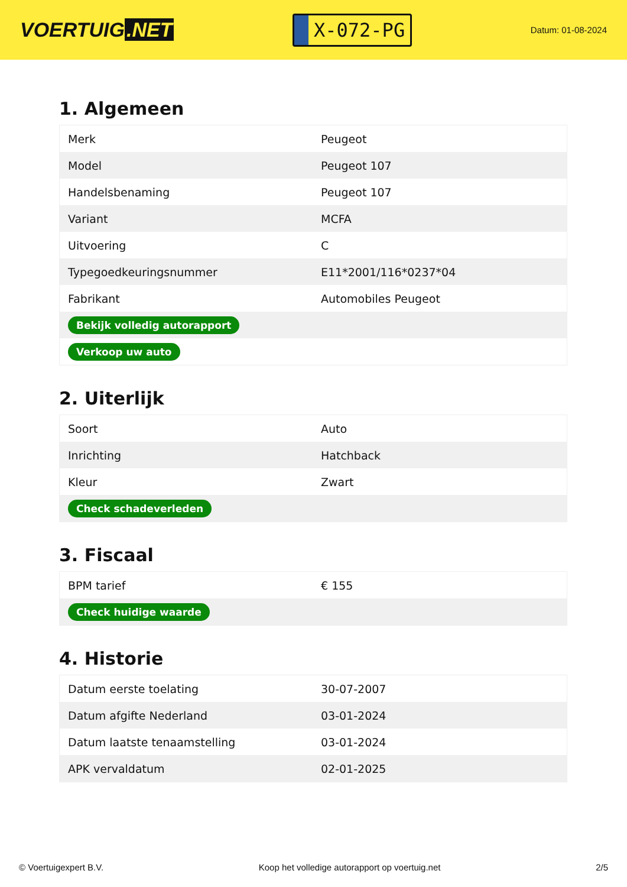VOERTUIG.NET
X-072-PG
Datum: 01-08-2024
1. Algemeen
| Merk | Peugeot |
| Model | Peugeot 107 |
| Handelsbenaming | Peugeot 107 |
| Variant | MCFA |
| Uitvoering | C |
| Typegoedkeuringsnummer | E11*2001/116*0237*04 |
| Fabrikant | Automobiles Peugeot |
| Bekijk volledig autorapport | |
| Verkoop uw auto | |
2. Uiterlijk
| Soort | Auto |
| Inrichting | Hatchback |
| Kleur | Zwart |
| Check schadeverleden | |
3. Fiscaal
| BPM tarief | € 155 |
| Check huidige waarde | |
4. Historie
| Datum eerste toelating | 30-07-2007 |
| Datum afgifte Nederland | 03-01-2024 |
| Datum laatste tenaamstelling | 03-01-2024 |
| APK vervaldatum | 02-01-2025 |
© Voertuigexpert B.V. Koop het volledige autorapport op voertuig.net 2/5